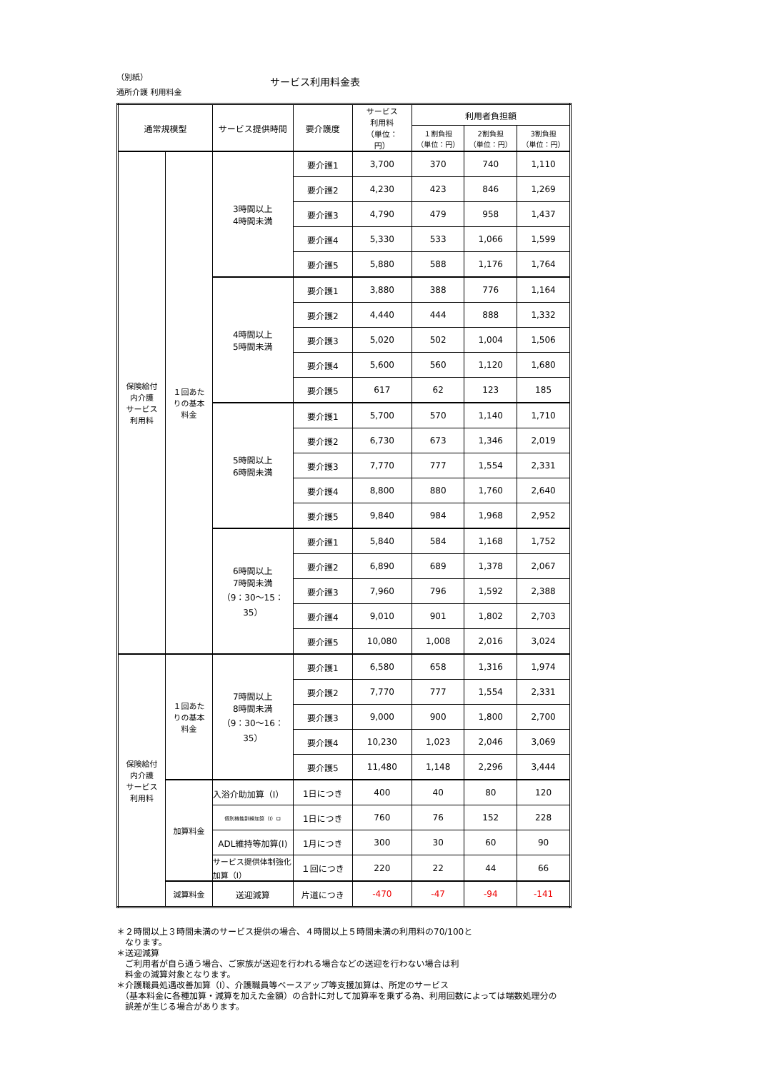（別紙）
通所介護 利用料金
サービス利用料金表
| 通常規模型 | | サービス提供時間 | 要介護度 | サービス 利用料 （単位： 円） | 利用者負担額 | | |
| --- | --- | --- | --- | --- | --- | --- | --- |
| | | | | | １割負担 （単位：円） | 2割負担 （単位：円） | 3割負担 （単位：円） |
| 保険給付 内介護 サービス 利用料 | １回あた りの基本 料金 | 3時間以上 4時間未満 | 要介護1 | 3,700 | 370 | 740 | 1,110 |
| | | | 要介護2 | 4,230 | 423 | 846 | 1,269 |
| | | | 要介護3 | 4,790 | 479 | 958 | 1,437 |
| | | | 要介護4 | 5,330 | 533 | 1,066 | 1,599 |
| | | | 要介護5 | 5,880 | 588 | 1,176 | 1,764 |
| | | 4時間以上 5時間未満 | 要介護1 | 3,880 | 388 | 776 | 1,164 |
| | | | 要介護2 | 4,440 | 444 | 888 | 1,332 |
| | | | 要介護3 | 5,020 | 502 | 1,004 | 1,506 |
| | | | 要介護4 | 5,600 | 560 | 1,120 | 1,680 |
| | | | 要介護5 | 617 | 62 | 123 | 185 |
| | | 5時間以上 6時間未満 | 要介護1 | 5,700 | 570 | 1,140 | 1,710 |
| | | | 要介護2 | 6,730 | 673 | 1,346 | 2,019 |
| | | | 要介護3 | 7,770 | 777 | 1,554 | 2,331 |
| | | | 要介護4 | 8,800 | 880 | 1,760 | 2,640 |
| | | | 要介護5 | 9,840 | 984 | 1,968 | 2,952 |
| | | 6時間以上 7時間未満 （9：30～15：35） | 要介護1 | 5,840 | 584 | 1,168 | 1,752 |
| | | | 要介護2 | 6,890 | 689 | 1,378 | 2,067 |
| | | | 要介護3 | 7,960 | 796 | 1,592 | 2,388 |
| | | | 要介護4 | 9,010 | 901 | 1,802 | 2,703 |
| | | | 要介護5 | 10,080 | 1,008 | 2,016 | 3,024 |
| 保険給付 内介護 サービス 利用料 | １回あた りの基本 料金 | 7時間以上 8時間未満 （9：30～16：35） | 要介護1 | 6,580 | 658 | 1,316 | 1,974 |
| | | | 要介護2 | 7,770 | 777 | 1,554 | 2,331 |
| | | | 要介護3 | 9,000 | 900 | 1,800 | 2,700 |
| | | | 要介護4 | 10,230 | 1,023 | 2,046 | 3,069 |
| | | | 要介護5 | 11,480 | 1,148 | 2,296 | 3,444 |
| | 加算料金 | 入浴介助加算（Ⅰ） | 1日につき | 400 | 40 | 80 | 120 |
| | | 個別機能訓練加算（Ⅰ）ロ | 1日につき | 760 | 76 | 152 | 228 |
| | | ADL維持等加算(Ⅰ) | 1月につき | 300 | 30 | 60 | 90 |
| | | サービス提供体制強化加算（Ⅰ） | １回につき | 220 | 22 | 44 | 66 |
| | 減算料金 | 送迎減算 | 片道につき | -470 | -47 | -94 | -141 |
＊２時間以上３時間未満のサービス提供の場合、４時間以上５時間未満の利用料の70/100と
　なります。
＊送迎減算
　ご利用者が自ら通う場合、ご家族が送迎を行われる場合などの送迎を行わない場合は利
　料金の減算対象となります。
＊介護職員処遇改善加算（Ⅰ）、介護職員等ベースアップ等支援加算は、所定のサービス
　（基本料金に各種加算・減算を加えた金額）の合計に対して加算率を乗ずる為、利用回数によっては端数処理分の
　誤差が生じる場合があります。